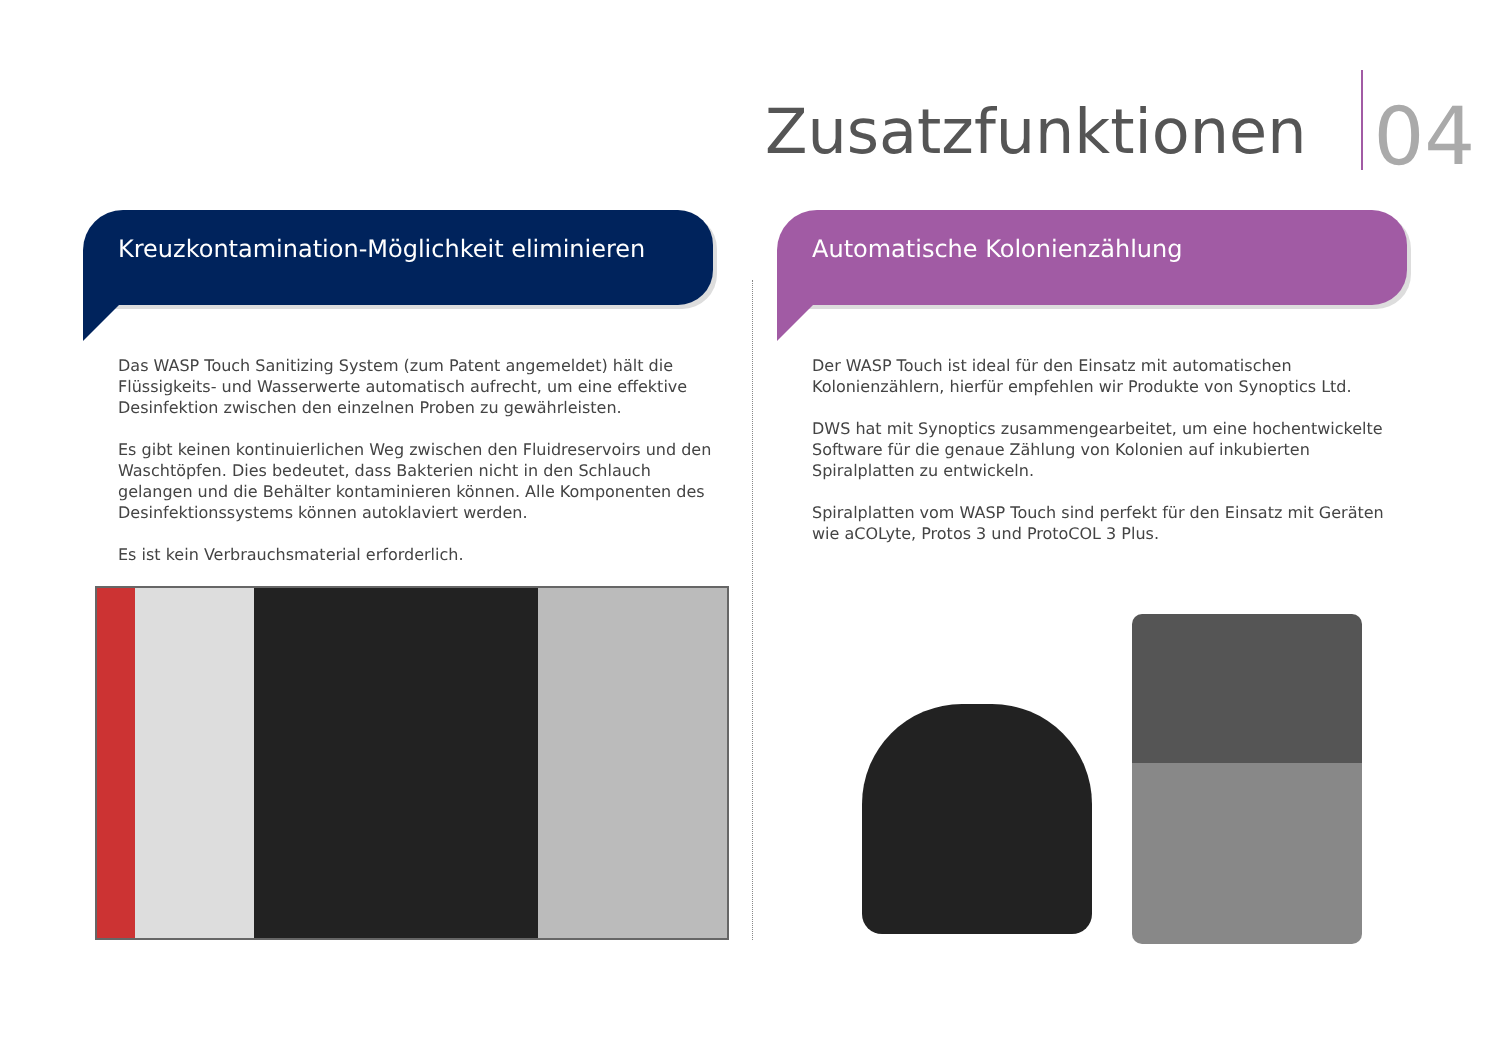Zusatzfunktionen
04
Kreuzkontamination-Möglichkeit eliminieren
Das WASP Touch Sanitizing System (zum Patent angemeldet) hält die Flüssigkeits- und Wasserwerte automatisch aufrecht, um eine effektive Desinfektion zwischen den einzelnen Proben zu gewährleisten.
Es gibt keinen kontinuierlichen Weg zwischen den Fluidreservoirs und den Waschtöpfen. Dies bedeutet, dass Bakterien nicht in den Schlauch gelangen und die Behälter kontaminieren können. Alle Komponenten des Desinfektionssystems können autoklaviert werden.
Es ist kein Verbrauchsmaterial erforderlich.
Automatische Kolonienzählung
Der WASP Touch ist ideal für den Einsatz mit automatischen Kolonienzählern, hierfür empfehlen wir Produkte von Synoptics Ltd.
DWS hat mit Synoptics zusammengearbeitet, um eine hochentwickelte Software für die genaue Zählung von Kolonien auf inkubierten Spiralplatten zu entwickeln.
Spiralplatten vom WASP Touch sind perfekt für den Einsatz mit Geräten wie aCOLyte, Protos 3 und ProtoCOL 3 Plus.